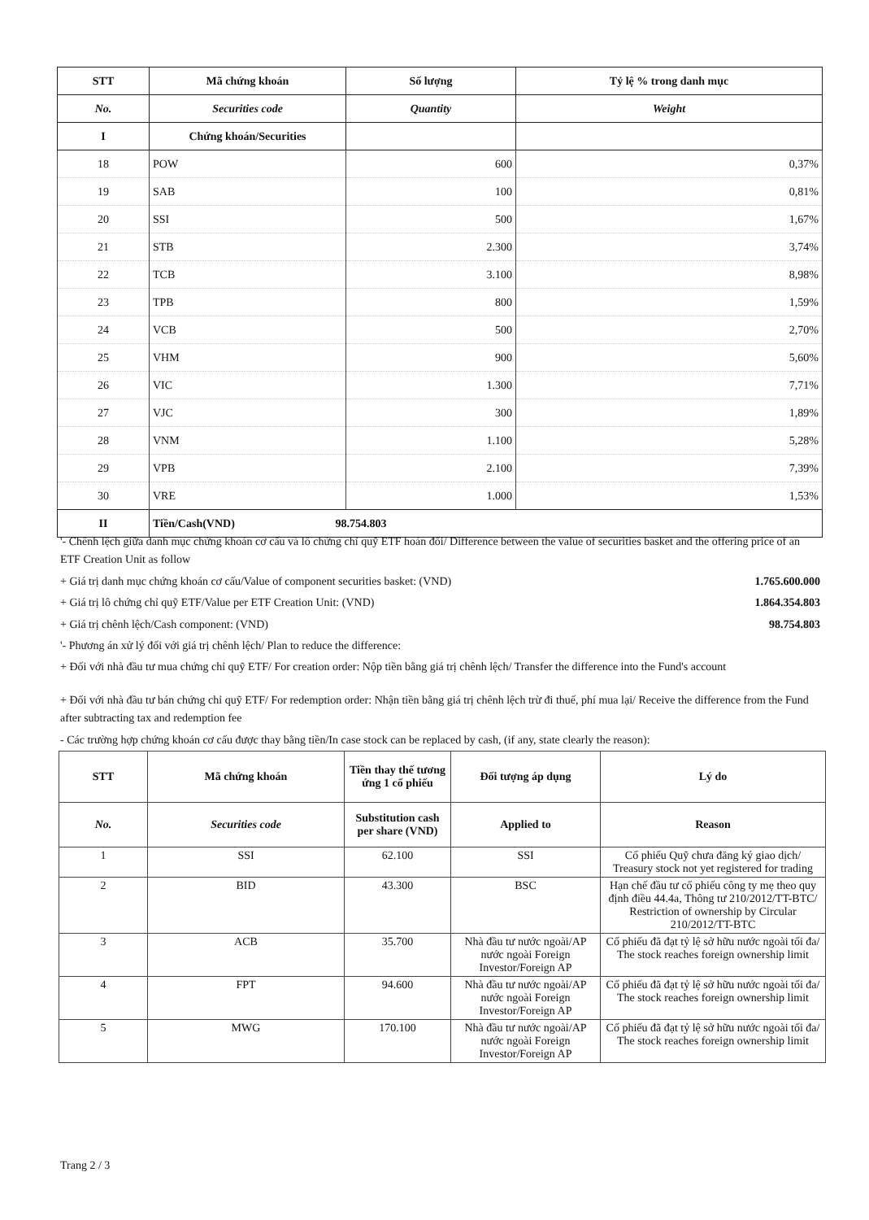| STT | Mã chứng khoán | Số lượng | Tỷ lệ % trong danh mục |
| --- | --- | --- | --- |
| No. | Securities code | Quantity | Weight |
| I | Chứng khoán/Securities | | |
| 18 | POW | 600 | 0,37% |
| 19 | SAB | 100 | 0,81% |
| 20 | SSI | 500 | 1,67% |
| 21 | STB | 2.300 | 3,74% |
| 22 | TCB | 3.100 | 8,98% |
| 23 | TPB | 800 | 1,59% |
| 24 | VCB | 500 | 2,70% |
| 25 | VHM | 900 | 5,60% |
| 26 | VIC | 1.300 | 7,71% |
| 27 | VJC | 300 | 1,89% |
| 28 | VNM | 1.100 | 5,28% |
| 29 | VPB | 2.100 | 7,39% |
| 30 | VRE | 1.000 | 1,53% |
| II | Tiền/Cash(VND) 98.754.803 | | |
'- Chênh lệch giữa danh mục chứng khoán cơ cấu và lô chứng chỉ quỹ ETF hoán đổi/ Difference between the value of securities basket and the offering price of an ETF Creation Unit as follow
+ Giá trị danh mục chứng khoán cơ cấu/Value of component securities basket: (VND) 1.765.600.000
+ Giá trị lô chứng chỉ quỹ ETF/Value per ETF Creation Unit: (VND) 1.864.354.803
+ Giá trị chênh lệch/Cash component: (VND) 98.754.803
'- Phương án xử lý đối với giá trị chênh lệch/ Plan to reduce the difference:
+ Đối với nhà đầu tư mua chứng chỉ quỹ ETF/ For creation order: Nộp tiền bằng giá trị chênh lệch/ Transfer the difference into the Fund's account
+ Đối với nhà đầu tư bán chứng chỉ quỹ ETF/ For redemption order: Nhận tiền bằng giá trị chênh lệch trừ đi thuế, phí mua lại/ Receive the difference from the Fund after subtracting tax and redemption fee
- Các trường hợp chứng khoán cơ cấu được thay bằng tiền/In case stock can be replaced by cash, (if any, state clearly the reason):
| STT | Mã chứng khoán | Tiền thay thế tương ứng 1 cổ phiếu | Đối tượng áp dụng | Lý do |
| --- | --- | --- | --- | --- |
| No. | Securities code | Substitution cash per share (VND) | Applied to | Reason |
| 1 | SSI | 62.100 | SSI | Cổ phiếu Quỹ chưa đăng ký giao dịch/ Treasury stock not yet registered for trading |
| 2 | BID | 43.300 | BSC | Hạn chế đầu tư cổ phiếu công ty mẹ theo quy định điều 44.4a, Thông tư 210/2012/TT-BTC/ Restriction of ownership by Circular 210/2012/TT-BTC |
| 3 | ACB | 35.700 | Nhà đầu tư nước ngoài/AP nước ngoài Foreign Investor/Foreign AP | Cổ phiếu đã đạt tỷ lệ sở hữu nước ngoài tối đa/ The stock reaches foreign ownership limit |
| 4 | FPT | 94.600 | Nhà đầu tư nước ngoài/AP nước ngoài Foreign Investor/Foreign AP | Cổ phiếu đã đạt tỷ lệ sở hữu nước ngoài tối đa/ The stock reaches foreign ownership limit |
| 5 | MWG | 170.100 | Nhà đầu tư nước ngoài/AP nước ngoài Foreign Investor/Foreign AP | Cổ phiếu đã đạt tỷ lệ sở hữu nước ngoài tối đa/ The stock reaches foreign ownership limit |
Trang 2 / 3